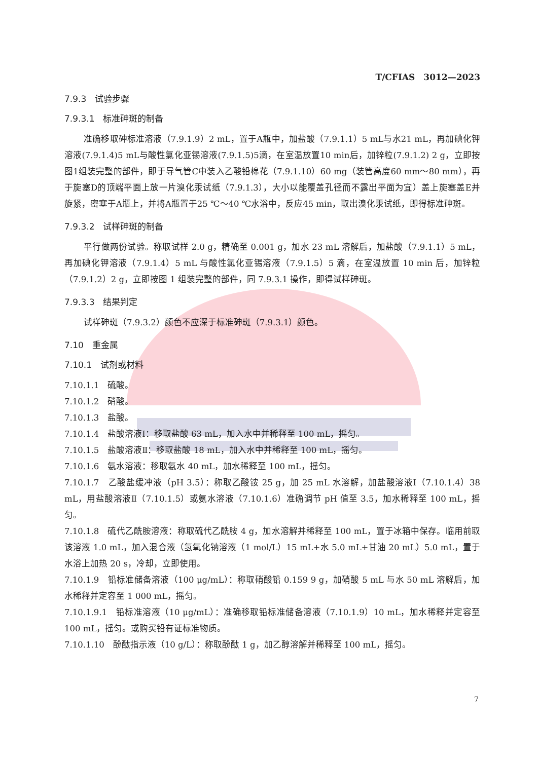T/CFIAS　3012—2023
7.9.3　试验步骤
7.9.3.1　标准砷斑的制备
准确移取砷标准溶液（7.9.1.9）2 mL，置于A瓶中，加盐酸（7.9.1.1）5 mL与水21 mL，再加碘化钾溶液(7.9.1.4)5 mL与酸性氯化亚锡溶液(7.9.1.5)5滴，在室温放置10 min后，加锌粒(7.9.1.2) 2 g，立即按图1组装完整的部件，即于导气管C中装入乙酸铅棉花（7.9.1.10）60 mg（装管高度60 mm～80 mm），再于旋塞D的顶端平面上放一片溴化汞试纸（7.9.1.3），大小以能覆盖孔径而不露出平面为宜）盖上旋塞盖E并旋紧，密塞于A瓶上，并将A瓶置于25 ℃～40 ℃水浴中，反应45 min，取出溴化汞试纸，即得标准砷斑。
7.9.3.2　试样砷斑的制备
平行做两份试验。称取试样 2.0 g，精确至 0.001 g，加水 23 mL 溶解后，加盐酸（7.9.1.1）5 mL，再加碘化钾溶液（7.9.1.4）5 mL 与酸性氯化亚锡溶液（7.9.1.5）5 滴，在室温放置 10 min 后，加锌粒（7.9.1.2）2 g，立即按图 1 组装完整的部件，同 7.9.3.1 操作，即得试样砷斑。
7.9.3.3　结果判定
试样砷斑（7.9.3.2）颜色不应深于标准砷斑（7.9.3.1）颜色。
7.10　重金属
7.10.1　试剂或材料
7.10.1.1　硫酸。
7.10.1.2　硝酸。
7.10.1.3　盐酸。
7.10.1.4　盐酸溶液Ⅰ：移取盐酸 63 mL，加入水中并稀释至 100 mL，摇匀。
7.10.1.5　盐酸溶液Ⅱ：移取盐酸 18 mL，加入水中并稀释至 100 mL，摇匀。
7.10.1.6　氨水溶液：移取氨水 40 mL，加水稀释至 100 mL，摇匀。
7.10.1.7　乙酸盐缓冲液（pH 3.5）：称取乙酸铵 25 g，加 25 mL 水溶解，加盐酸溶液Ⅰ（7.10.1.4）38 mL，用盐酸溶液Ⅱ（7.10.1.5）或氨水溶液（7.10.1.6）准确调节 pH 值至 3.5，加水稀释至 100 mL，摇匀。
7.10.1.8　硫代乙酰胺溶液：称取硫代乙酰胺 4 g，加水溶解并稀释至 100 mL，置于冰箱中保存。临用前取该溶液 1.0 mL，加入混合液（氢氧化钠溶液（1 mol/L）15 mL+水 5.0 mL+甘油 20 mL）5.0 mL，置于水浴上加热 20 s，冷却，立即使用。
7.10.1.9　铅标准储备溶液（100 μg/mL）：称取硝酸铅 0.159 9 g，加硝酸 5 mL 与水 50 mL 溶解后，加水稀释并定容至 1 000 mL，摇匀。
7.10.1.9.1　铅标准溶液（10 μg/mL）：准确移取铅标准储备溶液（7.10.1.9）10 mL，加水稀释并定容至 100 mL，摇匀。或购买铅有证标准物质。
7.10.1.10　酚酞指示液（10 g/L）：称取酚酞 1 g，加乙醇溶解并稀释至 100 mL，摇匀。
7